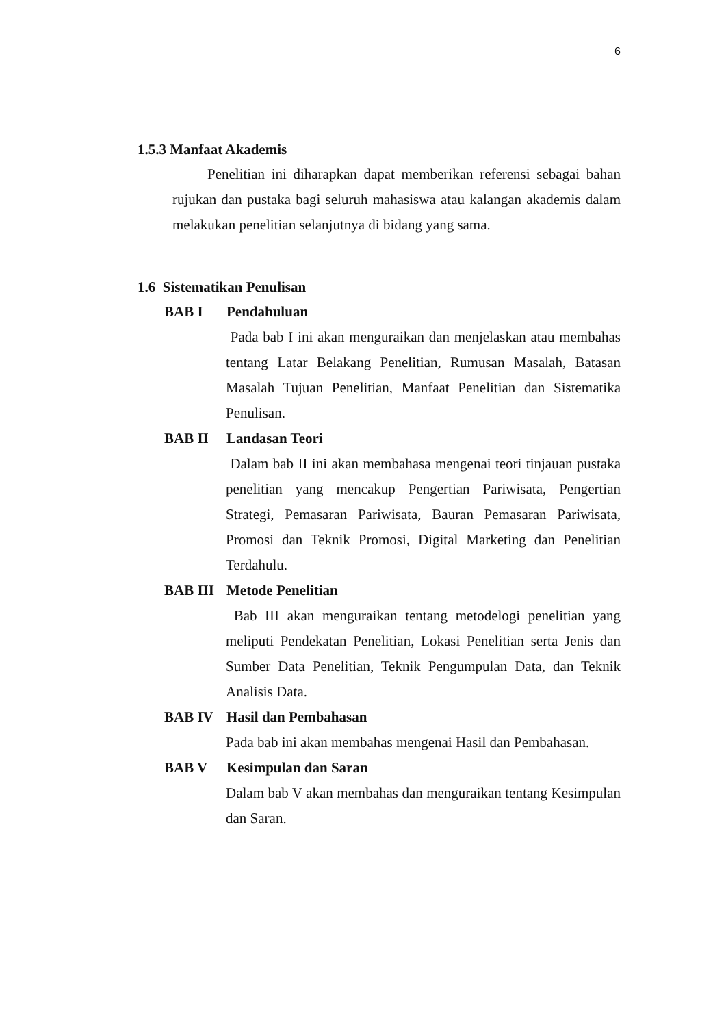6
1.5.3 Manfaat Akademis
Penelitian ini diharapkan dapat memberikan referensi sebagai bahan rujukan dan pustaka bagi seluruh mahasiswa atau kalangan akademis dalam melakukan penelitian selanjutnya di bidang yang sama.
1.6 Sistematikan Penulisan
BAB I Pendahuluan
Pada bab I ini akan menguraikan dan menjelaskan atau membahas tentang Latar Belakang Penelitian, Rumusan Masalah, Batasan Masalah Tujuan Penelitian, Manfaat Penelitian dan Sistematika Penulisan.
BAB II Landasan Teori
Dalam bab II ini akan membahasa mengenai teori tinjauan pustaka penelitian yang mencakup Pengertian Pariwisata, Pengertian Strategi, Pemasaran Pariwisata, Bauran Pemasaran Pariwisata, Promosi dan Teknik Promosi, Digital Marketing dan Penelitian Terdahulu.
BAB III Metode Penelitian
Bab III akan menguraikan tentang metodelogi penelitian yang meliputi Pendekatan Penelitian, Lokasi Penelitian serta Jenis dan Sumber Data Penelitian, Teknik Pengumpulan Data, dan Teknik Analisis Data.
BAB IV Hasil dan Pembahasan
Pada bab ini akan membahas mengenai Hasil dan Pembahasan.
BAB V Kesimpulan dan Saran
Dalam bab V akan membahas dan menguraikan tentang Kesimpulan dan Saran.